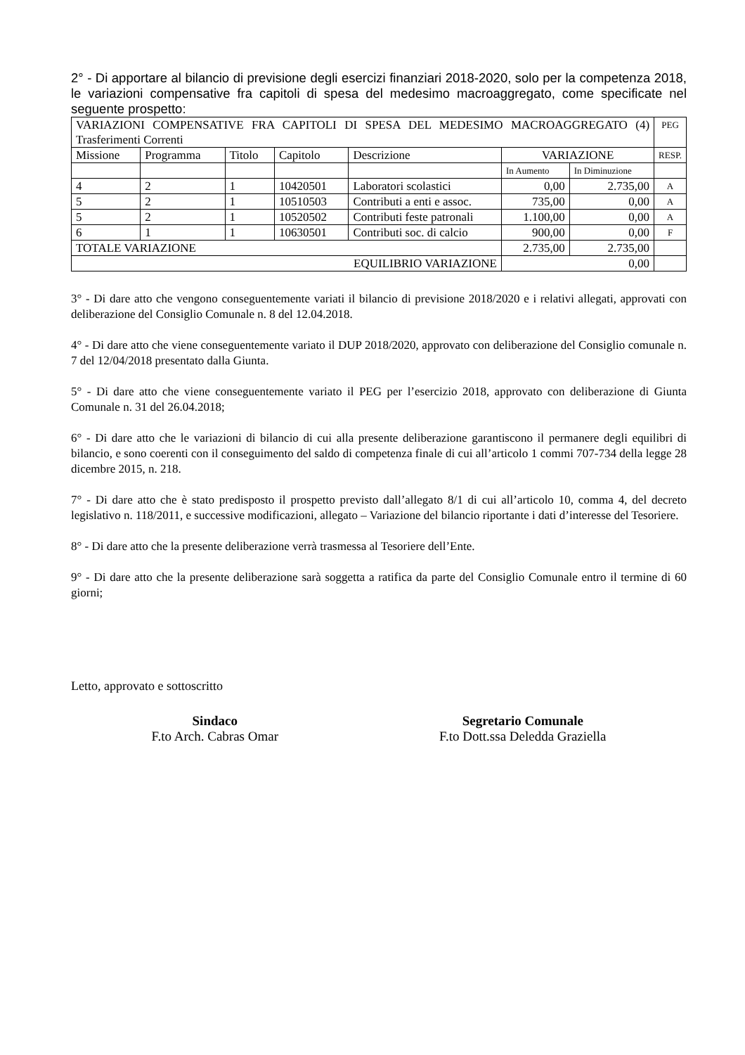2° - Di apportare al bilancio di previsione degli esercizi finanziari 2018-2020, solo per la competenza 2018, le variazioni compensative fra capitoli di spesa del medesimo macroaggregato, come specificate nel seguente prospetto:
| VARIAZIONI COMPENSATIVE FRA CAPITOLI DI SPESA DEL MEDESIMO MACROAGGREGATO (4) Trasferimenti Correnti | | | | | | | PEG |
| Missione | Programma | Titolo | Capitolo | Descrizione | VARIAZIONE | | RESP. |
| | | | | | In Aumento | In Diminuzione | |
| 4 | 2 | 1 | 10420501 | Laboratori scolastici | 0,00 | 2.735,00 | A |
| 5 | 2 | 1 | 10510503 | Contributi a enti e assoc. | 735,00 | 0,00 | A |
| 5 | 2 | 1 | 10520502 | Contributi feste patronali | 1.100,00 | 0,00 | A |
| 6 | 1 | 1 | 10630501 | Contributi soc. di calcio | 900,00 | 0,00 | F |
| TOTALE VARIAZIONE | | | | | 2.735,00 | 2.735,00 | |
| EQUILIBRIO VARIAZIONE | | | | | 0,00 | | |
3° - Di dare atto che vengono conseguentemente variati il bilancio di previsione 2018/2020 e i relativi allegati, approvati con deliberazione del Consiglio Comunale n. 8 del 12.04.2018.
4° - Di dare atto che viene conseguentemente variato il DUP 2018/2020, approvato con deliberazione del Consiglio comunale n. 7 del 12/04/2018 presentato dalla Giunta.
5° - Di dare atto che viene conseguentemente variato il PEG per l’esercizio 2018, approvato con deliberazione di Giunta Comunale n. 31 del 26.04.2018;
6° - Di dare atto che le variazioni di bilancio di cui alla presente deliberazione garantiscono il permanere degli equilibri di bilancio, e sono coerenti con il conseguimento del saldo di competenza finale di cui all’articolo 1 commi 707-734 della legge 28 dicembre 2015, n. 218.
7° - Di dare atto che è stato predisposto il prospetto previsto dall’allegato 8/1 di cui all’articolo 10, comma 4, del decreto legislativo n. 118/2011, e successive modificazioni, allegato – Variazione del bilancio riportante i dati d’interesse del Tesoriere.
8° - Di dare atto che la presente deliberazione verrà trasmessa al Tesoriere dell’Ente.
9° - Di dare atto che la presente deliberazione sarà soggetta a ratifica da parte del Consiglio Comunale entro il termine di 60 giorni;
Letto, approvato e sottoscritto
Sindaco
F.to Arch. Cabras Omar
Segretario Comunale
F.to Dott.ssa Deledda Graziella